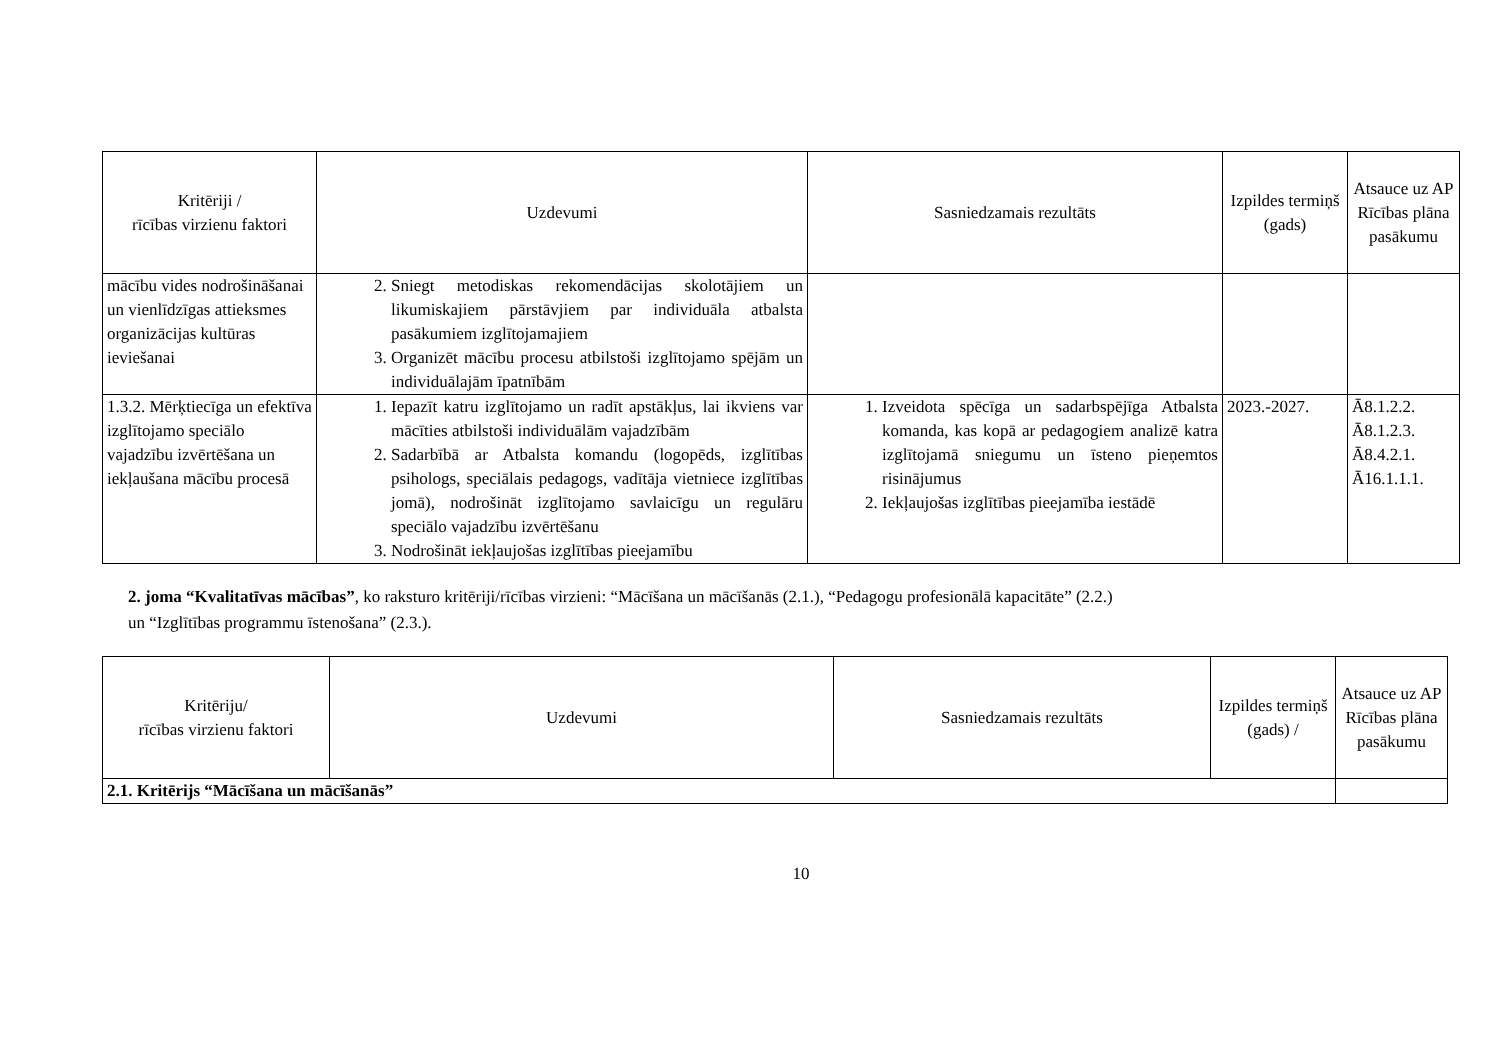| Kritēriji / rīcības virzienu faktori | Uzdevumi | Sasniedzamais rezultāts | Izpildes termiņš (gads) | Atsauce uz AP Rīcības plāna pasākumu |
| --- | --- | --- | --- | --- |
| mācību vides nodrošināšanai un vienlīdzīgas attieksmes organizācijas kultūras ieviešanai | 2. Sniegt metodiskas rekomendācijas skolotājiem un likumiskajiem pārstāvjiem par individuāla atbalsta pasākumiem izglītojamajiem 3. Organizēt mācību procesu atbilstoši izglītojamo spējām un individuālajām īpatnībām | | | |
| 1.3.2. Mērķtiecīga un efektīva izglītojamo speciālo vajadzību izvērtēšana un iekļaušana mācību procesā | 1. Iepazīt katru izglītojamo un radīt apstākļus, lai ikviens var mācīties atbilstoši individuālām vajadzībām 2. Sadarbībā ar Atbalsta komandu (logopēds, izglītības psihologs, speciālais pedagogs, vadītāja vietniece izglītības jomā), nodrošināt izglītojamo savlaicīgu un regulāru speciālo vajadzību izvērtēšanu 3. Nodrošināt iekļaujošas izglītības pieejamību | 1. Izveidota spēcīga un sadarbspējīga Atbalsta komanda, kas kopā ar pedagogiem analizē katra izglītojamā sniegumu un īsteno pieņemtos risinājumus 2. Iekļaujošas izglītības pieejamība iestādē | 2023.-2027. | Ā8.1.2.2. Ā8.1.2.3. Ā8.4.2.1. Ā16.1.1.1. |
2. joma “Kvalitatīvas mācības”, ko raksturo kritēriji/rīcības virzieni: “Mācīšana un mācīšanās (2.1.), “Pedagogu profesionālā kapacitāte” (2.2.)
un “Izglītības programmu īstenošana” (2.3.).
| Kritēriju/ rīcības virzienu faktori | Uzdevumi | Sasniedzamais rezultāts | Izpildes termiņš (gads) / | Atsauce uz AP Rīcības plāna pasākumu |
| --- | --- | --- | --- | --- |
| 2.1. Kritērijs “Mācīšana un mācīšanās” | | | | |
10